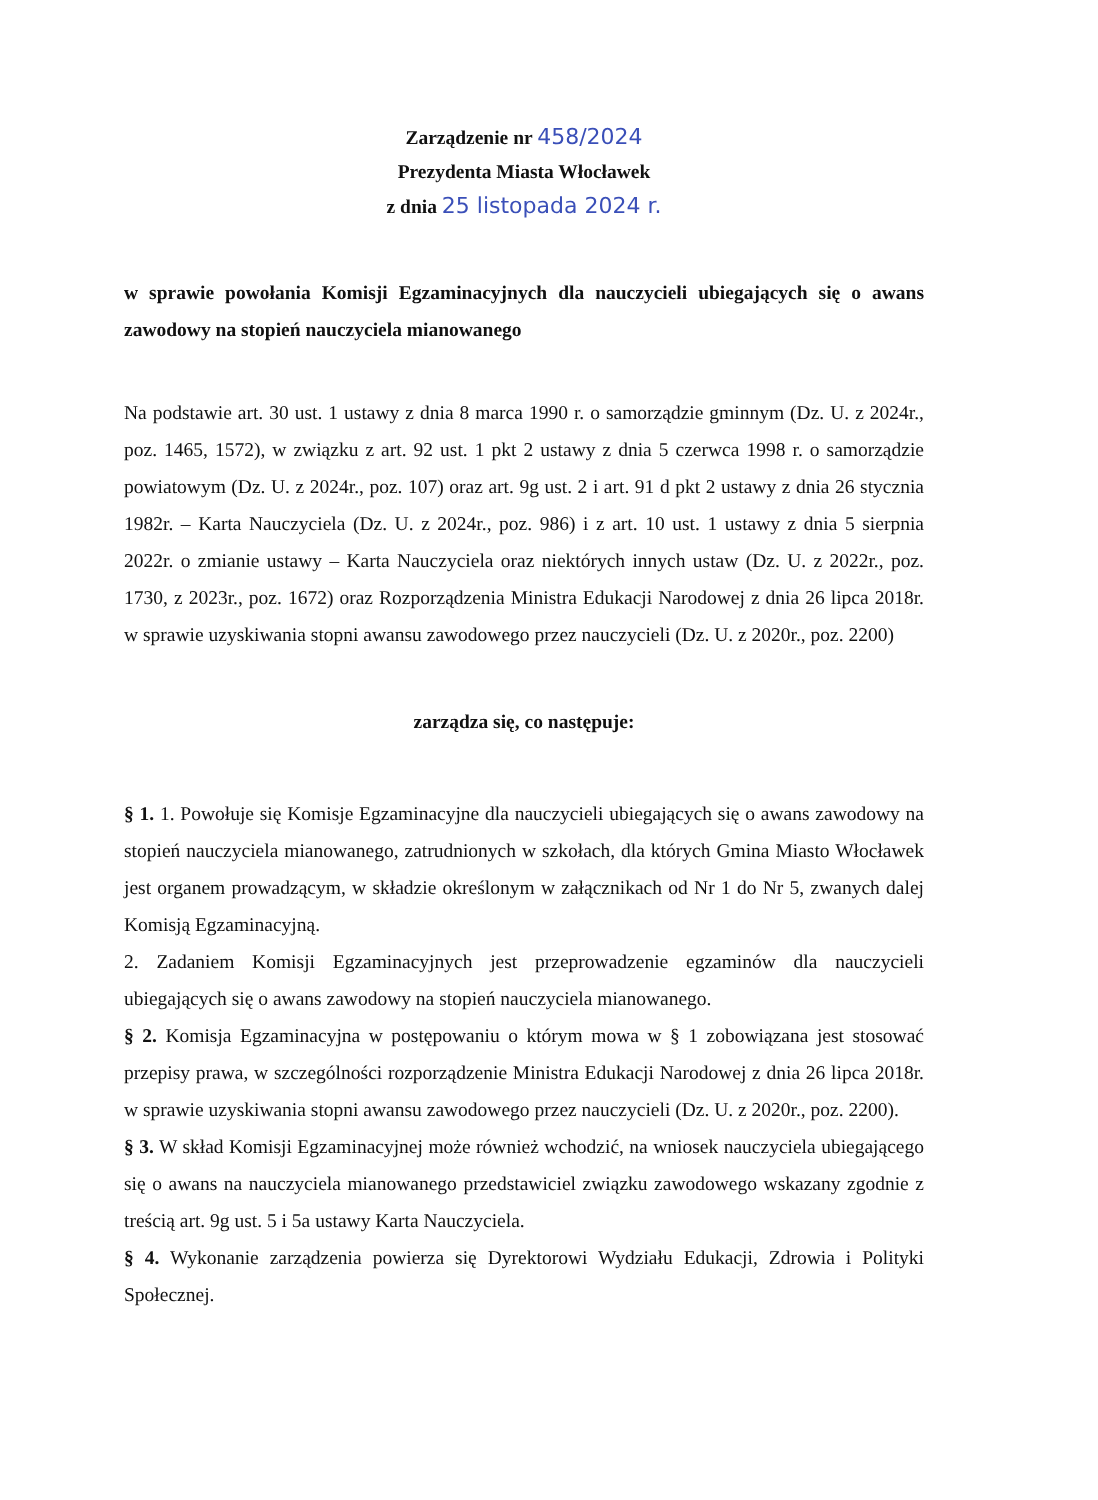Zarządzenie nr 458/2024
Prezydenta Miasta Włocławek
z dnia 25 listopada 2024 r.
w sprawie powołania Komisji Egzaminacyjnych dla nauczycieli ubiegających się o awans zawodowy na stopień nauczyciela mianowanego
Na podstawie art. 30 ust. 1 ustawy z dnia 8 marca 1990 r. o samorządzie gminnym (Dz. U. z 2024r., poz. 1465, 1572), w związku z art. 92 ust. 1 pkt 2 ustawy z dnia 5 czerwca 1998 r. o samorządzie powiatowym (Dz. U. z 2024r., poz. 107) oraz art. 9g ust. 2 i art. 91 d pkt 2 ustawy z dnia 26 stycznia 1982r. – Karta Nauczyciela (Dz. U. z 2024r., poz. 986) i z art. 10 ust. 1 ustawy z dnia 5 sierpnia 2022r. o zmianie ustawy – Karta Nauczyciela oraz niektórych innych ustaw (Dz. U. z 2022r., poz. 1730, z 2023r., poz. 1672) oraz Rozporządzenia Ministra Edukacji Narodowej z dnia 26 lipca 2018r. w sprawie uzyskiwania stopni awansu zawodowego przez nauczycieli (Dz. U. z 2020r., poz. 2200)
zarządza się, co następuje:
§ 1. 1. Powołuje się Komisje Egzaminacyjne dla nauczycieli ubiegających się o awans zawodowy na stopień nauczyciela mianowanego, zatrudnionych w szkołach, dla których Gmina Miasto Włocławek jest organem prowadzącym, w składzie określonym w załącznikach od Nr 1 do Nr 5, zwanych dalej Komisją Egzaminacyjną.
2. Zadaniem Komisji Egzaminacyjnych jest przeprowadzenie egzaminów dla nauczycieli ubiegających się o awans zawodowy na stopień nauczyciela mianowanego.
§ 2. Komisja Egzaminacyjna w postępowaniu o którym mowa w § 1 zobowiązana jest stosować przepisy prawa, w szczególności rozporządzenie Ministra Edukacji Narodowej z dnia 26 lipca 2018r. w sprawie uzyskiwania stopni awansu zawodowego przez nauczycieli (Dz. U. z 2020r., poz. 2200).
§ 3. W skład Komisji Egzaminacyjnej może również wchodzić, na wniosek nauczyciela ubiegającego się o awans na nauczyciela mianowanego przedstawiciel związku zawodowego wskazany zgodnie z treścią art. 9g ust. 5 i 5a ustawy Karta Nauczyciela.
§ 4. Wykonanie zarządzenia powierza się Dyrektorowi Wydziału Edukacji, Zdrowia i Polityki Społecznej.